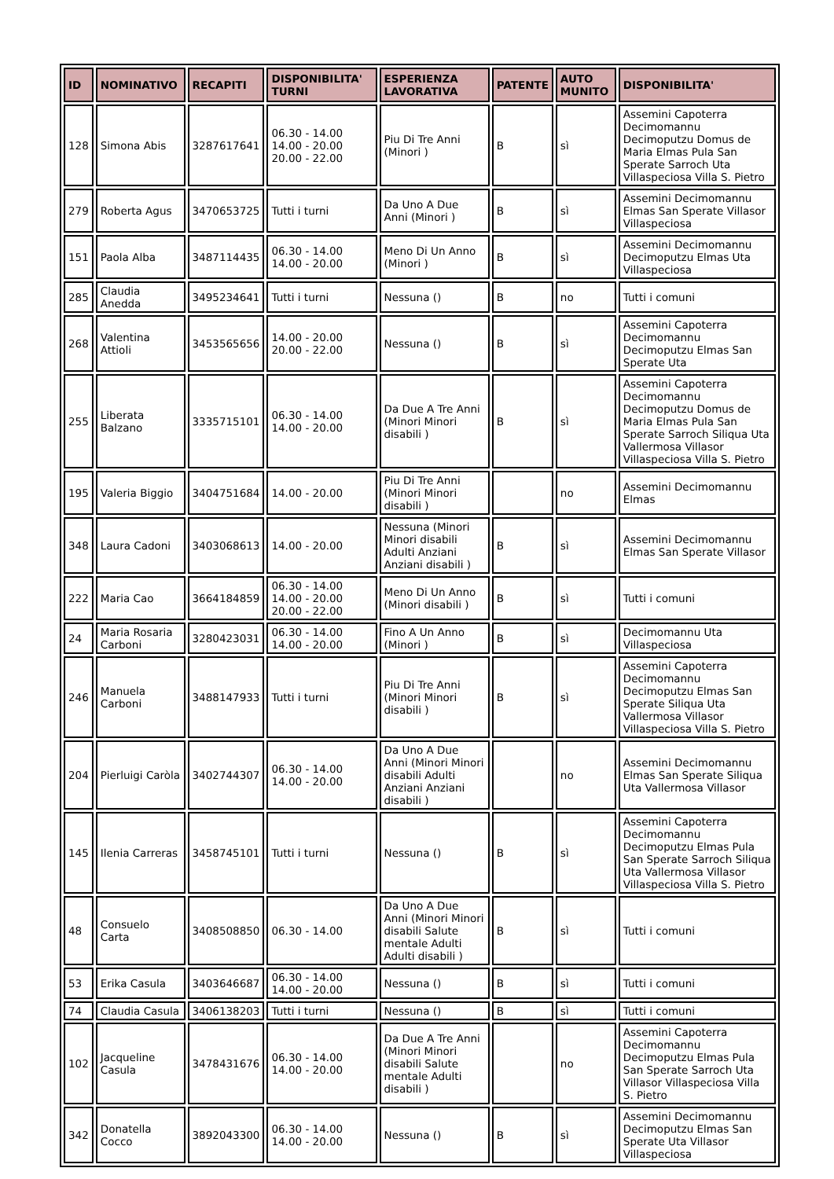| ID | NOMINATIVO | RECAPITI | DISPONIBILITA' TURNI | ESPERIENZA LAVORATIVA | PATENTE | AUTO MUNITO | DISPONIBILITA' |
| --- | --- | --- | --- | --- | --- | --- | --- |
| 128 | Simona Abis | 3287617641 | 06.30 - 14.00 14.00 - 20.00 20.00 - 22.00 | Piu Di Tre Anni (Minori ) | B | sì | Assemini Capoterra Decimomannu Decimoputzu Domus de Maria Elmas Pula San Sperate Sarroch Uta Villaspeciosa Villa S. Pietro |
| 279 | Roberta Agus | 3470653725 | Tutti i turni | Da Uno A Due Anni (Minori ) | B | sì | Assemini Decimomannu Elmas San Sperate Villasor Villaspeciosa |
| 151 | Paola Alba | 3487114435 | 06.30 - 14.00 14.00 - 20.00 | Meno Di Un Anno (Minori ) | B | sì | Assemini Decimomannu Decimoputzu Elmas Uta Villaspeciosa |
| 285 | Claudia Anedda | 3495234641 | Tutti i turni | Nessuna () | B | no | Tutti i comuni |
| 268 | Valentina Attioli | 3453565656 | 14.00 - 20.00 20.00 - 22.00 | Nessuna () | B | sì | Assemini Capoterra Decimomannu Decimoputzu Elmas San Sperate Uta |
| 255 | Liberata Balzano | 3335715101 | 06.30 - 14.00 14.00 - 20.00 | Da Due A Tre Anni (Minori Minori disabili ) | B | sì | Assemini Capoterra Decimomannu Decimoputzu Domus de Maria Elmas Pula San Sperate Sarroch Siliqua Uta Vallermosa Villasor Villaspeciosa Villa S. Pietro |
| 195 | Valeria Biggio | 3404751684 | 14.00 - 20.00 | Piu Di Tre Anni (Minori Minori disabili ) | | no | Assemini Decimomannu Elmas |
| 348 | Laura Cadoni | 3403068613 | 14.00 - 20.00 | Nessuna (Minori Minori disabili Adulti Anziani Anziani disabili ) | B | sì | Assemini Decimomannu Elmas San Sperate Villasor |
| 222 | Maria Cao | 3664184859 | 06.30 - 14.00 14.00 - 20.00 20.00 - 22.00 | Meno Di Un Anno (Minori disabili ) | B | sì | Tutti i comuni |
| 24 | Maria Rosaria Carboni | 3280423031 | 06.30 - 14.00 14.00 - 20.00 | Fino A Un Anno (Minori ) | B | sì | Decimomannu Uta Villaspeciosa |
| 246 | Manuela Carboni | 3488147933 | Tutti i turni | Piu Di Tre Anni (Minori Minori disabili ) | B | sì | Assemini Capoterra Decimomannu Decimoputzu Elmas San Sperate Siliqua Uta Vallermosa Villasor Villaspeciosa Villa S. Pietro |
| 204 | Pierluigi Caròla | 3402744307 | 06.30 - 14.00 14.00 - 20.00 | Da Uno A Due Anni (Minori Minori disabili Adulti Anziani Anziani disabili ) | | no | Assemini Decimomannu Elmas San Sperate Siliqua Uta Vallermosa Villasor |
| 145 | Ilenia Carreras | 3458745101 | Tutti i turni | Nessuna () | B | sì | Assemini Capoterra Decimomannu Decimoputzu Elmas Pula San Sperate Sarroch Siliqua Uta Vallermosa Villasor Villaspeciosa Villa S. Pietro |
| 48 | Consuelo Carta | 3408508850 | 06.30 - 14.00 | Da Uno A Due Anni (Minori Minori disabili Salute mentale Adulti Adulti disabili ) | B | sì | Tutti i comuni |
| 53 | Erika Casula | 3403646687 | 06.30 - 14.00 14.00 - 20.00 | Nessuna () | B | sì | Tutti i comuni |
| 74 | Claudia Casula | 3406138203 | Tutti i turni | Nessuna () | B | sì | Tutti i comuni |
| 102 | Jacqueline Casula | 3478431676 | 06.30 - 14.00 14.00 - 20.00 | Da Due A Tre Anni (Minori Minori disabili Salute mentale Adulti disabili ) | | no | Assemini Capoterra Decimomannu Decimoputzu Elmas Pula San Sperate Sarroch Uta Villasor Villaspeciosa Villa S. Pietro |
| 342 | Donatella Cocco | 3892043300 | 06.30 - 14.00 14.00 - 20.00 | Nessuna () | B | sì | Assemini Decimomannu Decimoputzu Elmas San Sperate Uta Villasor Villaspeciosa |